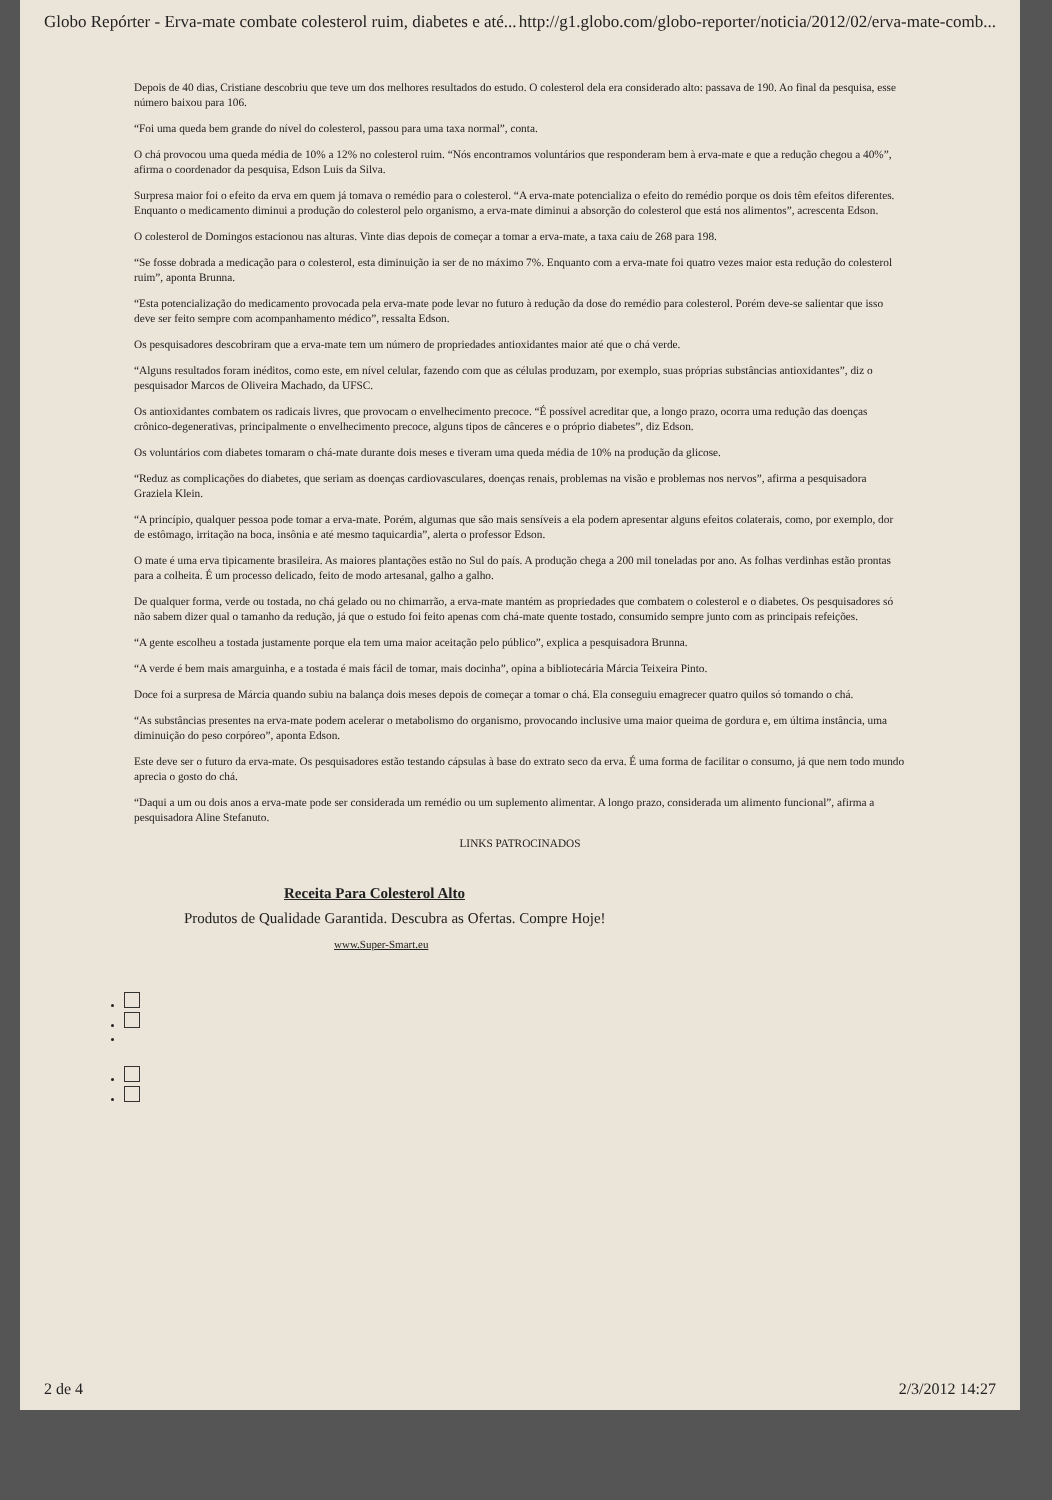Globo Repórter - Erva-mate combate colesterol ruim, diabetes e até... http://g1.globo.com/globo-reporter/noticia/2012/02/erva-mate-comb...
Depois de 40 dias, Cristiane descobriu que teve um dos melhores resultados do estudo. O colesterol dela era considerado alto: passava de 190. Ao final da pesquisa, esse número baixou para 106.
“Foi uma queda bem grande do nível do colesterol, passou para uma taxa normal”, conta.
O chá provocou uma queda média de 10% a 12% no colesterol ruim. “Nós encontramos voluntários que responderam bem à erva-mate e que a redução chegou a 40%”, afirma o coordenador da pesquisa, Edson Luis da Silva.
Surpresa maior foi o efeito da erva em quem já tomava o remédio para o colesterol. “A erva-mate potencializa o efeito do remédio porque os dois têm efeitos diferentes. Enquanto o medicamento diminui a produção do colesterol pelo organismo, a erva-mate diminui a absorção do colesterol que está nos alimentos”, acrescenta Edson.
O colesterol de Domingos estacionou nas alturas. Vinte dias depois de começar a tomar a erva-mate, a taxa caiu de 268 para 198.
“Se fosse dobrada a medicação para o colesterol, esta diminuição ia ser de no máximo 7%. Enquanto com a erva-mate foi quatro vezes maior esta redução do colesterol ruim”, aponta Brunna.
“Esta potencialização do medicamento provocada pela erva-mate pode levar no futuro à redução da dose do remédio para colesterol. Porém deve-se salientar que isso deve ser feito sempre com acompanhamento médico”, ressalta Edson.
Os pesquisadores descobriram que a erva-mate tem um número de propriedades antioxidantes maior até que o chá verde.
“Alguns resultados foram inéditos, como este, em nível celular, fazendo com que as células produzam, por exemplo, suas próprias substâncias antioxidantes”, diz o pesquisador Marcos de Oliveira Machado, da UFSC.
Os antioxidantes combatem os radicais livres, que provocam o envelhecimento precoce. “É possível acreditar que, a longo prazo, ocorra uma redução das doenças crônico-degenerativas, principalmente o envelhecimento precoce, alguns tipos de cânceres e o próprio diabetes”, diz Edson.
Os voluntários com diabetes tomaram o chá-mate durante dois meses e tiveram uma queda média de 10% na produção da glicose.
“Reduz as complicações do diabetes, que seriam as doenças cardiovasculares, doenças renais, problemas na visão e problemas nos nervos”, afirma a pesquisadora Graziela Klein.
“A princípio, qualquer pessoa pode tomar a erva-mate. Porém, algumas que são mais sensíveis a ela podem apresentar alguns efeitos colaterais, como, por exemplo, dor de estômago, irritação na boca, insônia e até mesmo taquicardia”, alerta o professor Edson.
O mate é uma erva tipicamente brasileira. As maiores plantações estão no Sul do país. A produção chega a 200 mil toneladas por ano. As folhas verdinhas estão prontas para a colheita. É um processo delicado, feito de modo artesanal, galho a galho.
De qualquer forma, verde ou tostada, no chá gelado ou no chimarrão, a erva-mate mantém as propriedades que combatem o colesterol e o diabetes. Os pesquisadores só não sabem dizer qual o tamanho da redução, já que o estudo foi feito apenas com chá-mate quente tostado, consumido sempre junto com as principais refeições.
“A gente escolheu a tostada justamente porque ela tem uma maior aceitação pelo público”, explica a pesquisadora Brunna.
“A verde é bem mais amarguinha, e a tostada é mais fácil de tomar, mais docinha”, opina a bibliotecária Márcia Teixeira Pinto.
Doce foi a surpresa de Márcia quando subiu na balança dois meses depois de começar a tomar o chá. Ela conseguiu emagrecer quatro quilos só tomando o chá.
“As substâncias presentes na erva-mate podem acelerar o metabolismo do organismo, provocando inclusive uma maior queima de gordura e, em última instância, uma diminuição do peso corpóreo”, aponta Edson.
Este deve ser o futuro da erva-mate. Os pesquisadores estão testando cápsulas à base do extrato seco da erva. É uma forma de facilitar o consumo, já que nem todo mundo aprecia o gosto do chá.
“Daqui a um ou dois anos a erva-mate pode ser considerada um remédio ou um suplemento alimentar. A longo prazo, considerada um alimento funcional”, afirma a pesquisadora Aline Stefanuto.
LINKS PATROCINADOS
Receita Para Colesterol Alto
Produtos de Qualidade Garantida. Descubra as Ofertas. Compre Hoje!
www.Super-Smart.eu
2 de 4 2/3/2012 14:27